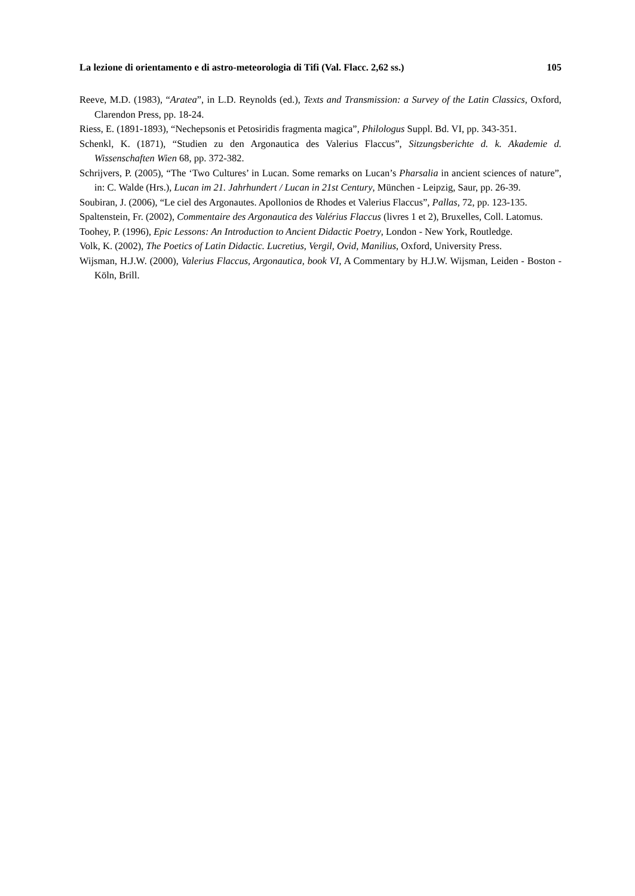La lezione di orientamento e di astro-meteorologia di Tifi (Val. Flacc. 2,62 ss.) 105
Reeve, M.D. (1983), “Aratea”, in L.D. Reynolds (ed.), Texts and Transmission: a Survey of the Latin Classics, Oxford, Clarendon Press, pp. 18-24.
Riess, E. (1891-1893), “Nechepsonis et Petosiridis fragmenta magica”, Philologus Suppl. Bd. VI, pp. 343-351.
Schenkl, K. (1871), “Studien zu den Argonautica des Valerius Flaccus”, Sitzungsberichte d. k. Akademie d. Wissenschaften Wien 68, pp. 372-382.
Schrijvers, P. (2005), “The ‘Two Cultures’ in Lucan. Some remarks on Lucan’s Pharsalia in ancient sciences of nature”, in: C. Walde (Hrs.), Lucan im 21. Jahrhundert / Lucan in 21st Century, München - Leipzig, Saur, pp. 26-39.
Soubiran, J. (2006), “Le ciel des Argonautes. Apollonios de Rhodes et Valerius Flaccus”, Pallas, 72, pp. 123-135.
Spaltenstein, Fr. (2002), Commentaire des Argonautica des Valérius Flaccus (livres 1 et 2), Bruxelles, Coll. Latomus.
Toohey, P. (1996), Epic Lessons: An Introduction to Ancient Didactic Poetry, London - New York, Routledge.
Volk, K. (2002), The Poetics of Latin Didactic. Lucretius, Vergil, Ovid, Manilius, Oxford, University Press.
Wijsman, H.J.W. (2000), Valerius Flaccus, Argonautica, book VI, A Commentary by H.J.W. Wijsman, Leiden - Boston - Köln, Brill.